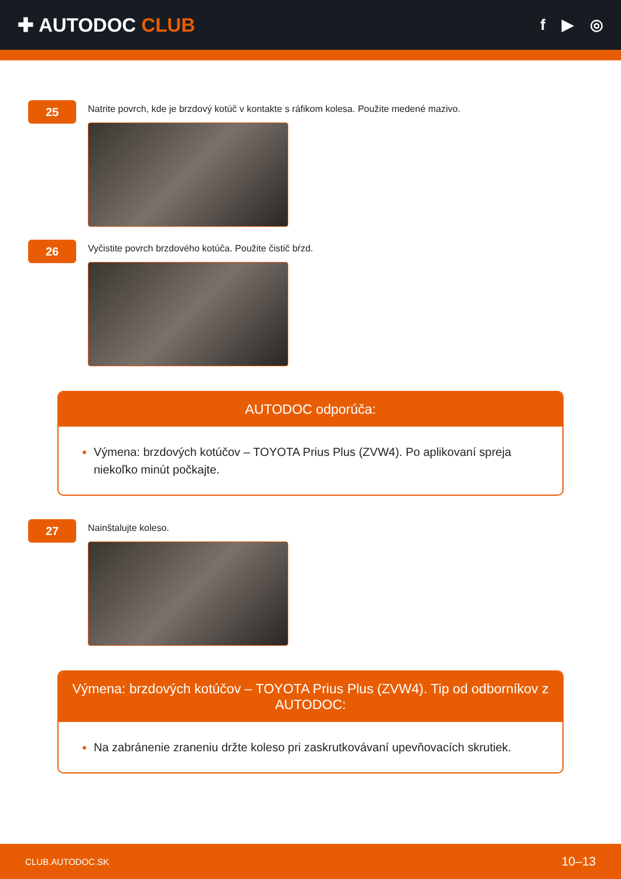✚ AUTODOC CLUB
f ▶ ◎
25
Natrite povrch, kde je brzdový kotúč v kontakte s ráfikom kolesa. Použite medené mazivo.
26
Vyčistite povrch brzdového kotúča. Použite čistič bŕzd.
AUTODOC odporúča:
Výmena: brzdových kotúčov – TOYOTA Prius Plus (ZVW4). Po aplikovaní spreja niekoľko minút počkajte.
27
Nainštalujte koleso.
Výmena: brzdových kotúčov – TOYOTA Prius Plus (ZVW4). Tip od odborníkov z AUTODOC:
Na zabránenie zraneniu držte koleso pri zaskrutkovávaní upevňovacích skrutiek.
CLUB.AUTODOC.SK 10–13